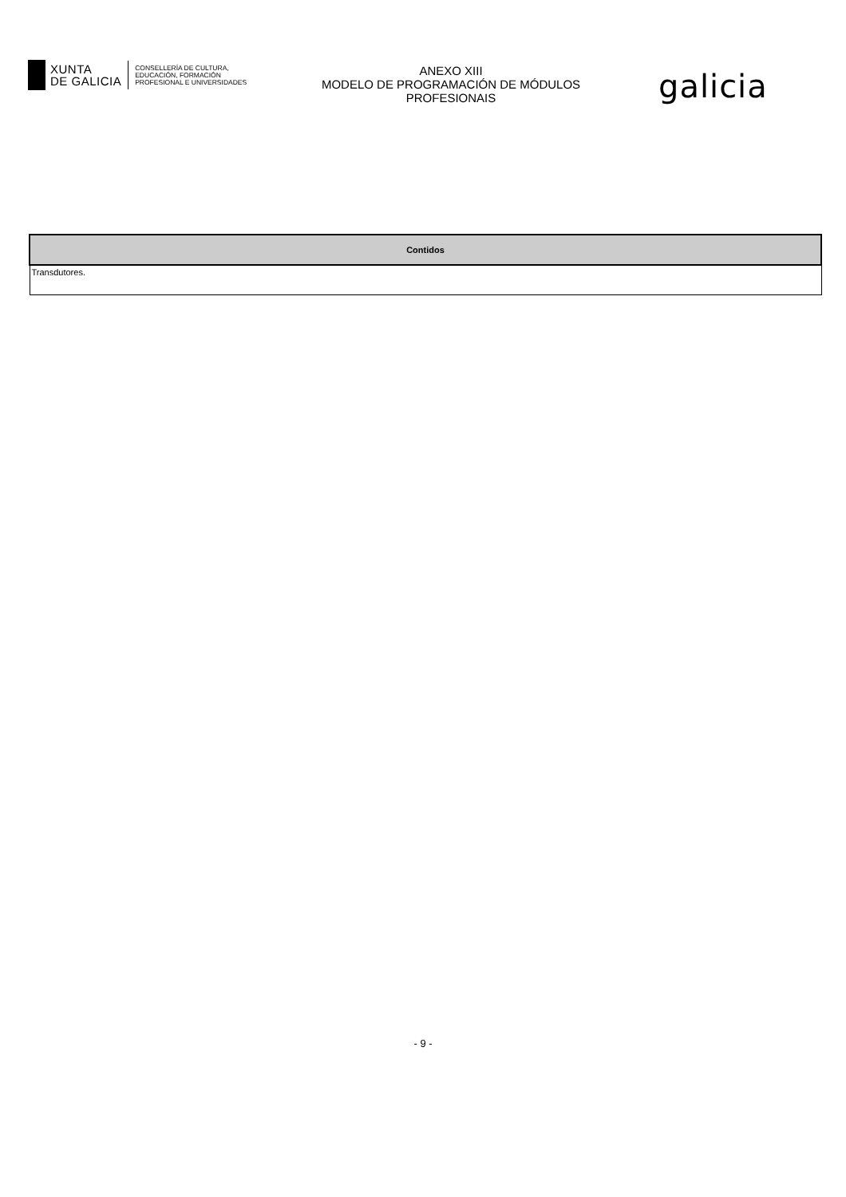XUNTA
DE GALICIA
CONSELLERÍA DE CULTURA,
EDUCACIÓN, FORMACIÓN
PROFESIONAL E UNIVERSIDADES
ANEXO XIII
MODELO DE PROGRAMACIÓN DE MÓDULOS
PROFESIONAIS
galicia
| Contidos |
| --- |
| Transdutores. |
- 9 -